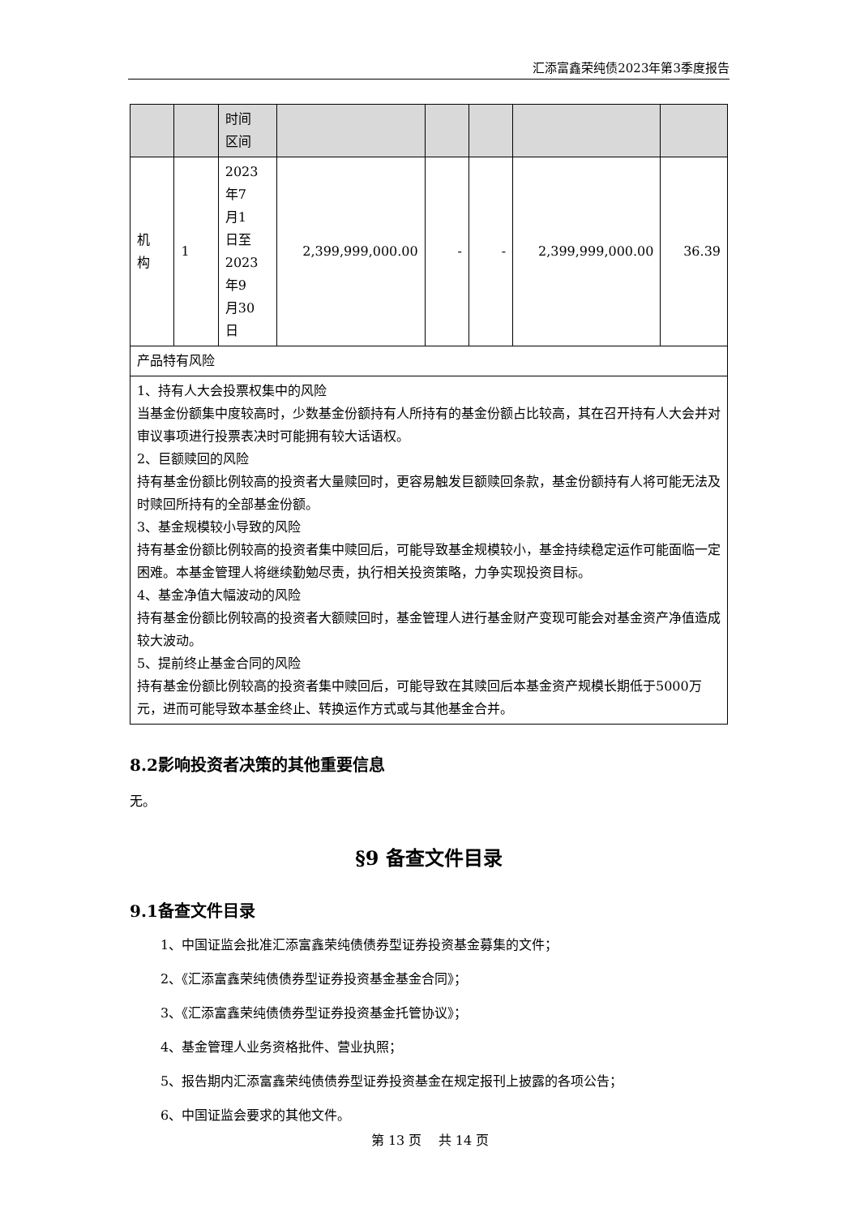汇添富鑫荣纯债2023年第3季度报告
| | | 时间 区间 | | | | | |
| 机 构 | 1 | 2023 年7 月1 日至 2023 年9 月30 日 | 2,399,999,000.00 | - | - | 2,399,999,000.00 | 36.39 |
| 产品特有风险 | | | | | | | |
| 1、持有人大会投票权集中的风险 当基金份额集中度较高时，少数基金份额持有人所持有的基金份额占比较高，其在召开持有人大会并对审议事项进行投票表决时可能拥有较大话语权。 2、巨额赎回的风险 持有基金份额比例较高的投资者大量赎回时，更容易触发巨额赎回条款，基金份额持有人将可能无法及时赎回所持有的全部基金份额。 3、基金规模较小导致的风险 持有基金份额比例较高的投资者集中赎回后，可能导致基金规模较小，基金持续稳定运作可能面临一定困难。本基金管理人将继续勤勉尽责，执行相关投资策略，力争实现投资目标。 4、基金净值大幅波动的风险 持有基金份额比例较高的投资者大额赎回时，基金管理人进行基金财产变现可能会对基金资产净值造成较大波动。 5、提前终止基金合同的风险 持有基金份额比例较高的投资者集中赎回后，可能导致在其赎回后本基金资产规模长期低于5000万元，进而可能导致本基金终止、转换运作方式或与其他基金合并。 | | | | | | | |
8.2影响投资者决策的其他重要信息
无。
§9 备查文件目录
9.1备查文件目录
1、中国证监会批准汇添富鑫荣纯债债券型证券投资基金募集的文件；
2、《汇添富鑫荣纯债债券型证券投资基金基金合同》；
3、《汇添富鑫荣纯债债券型证券投资基金托管协议》；
4、基金管理人业务资格批件、营业执照；
5、报告期内汇添富鑫荣纯债债券型证券投资基金在规定报刊上披露的各项公告；
6、中国证监会要求的其他文件。
第 13 页 共 14 页